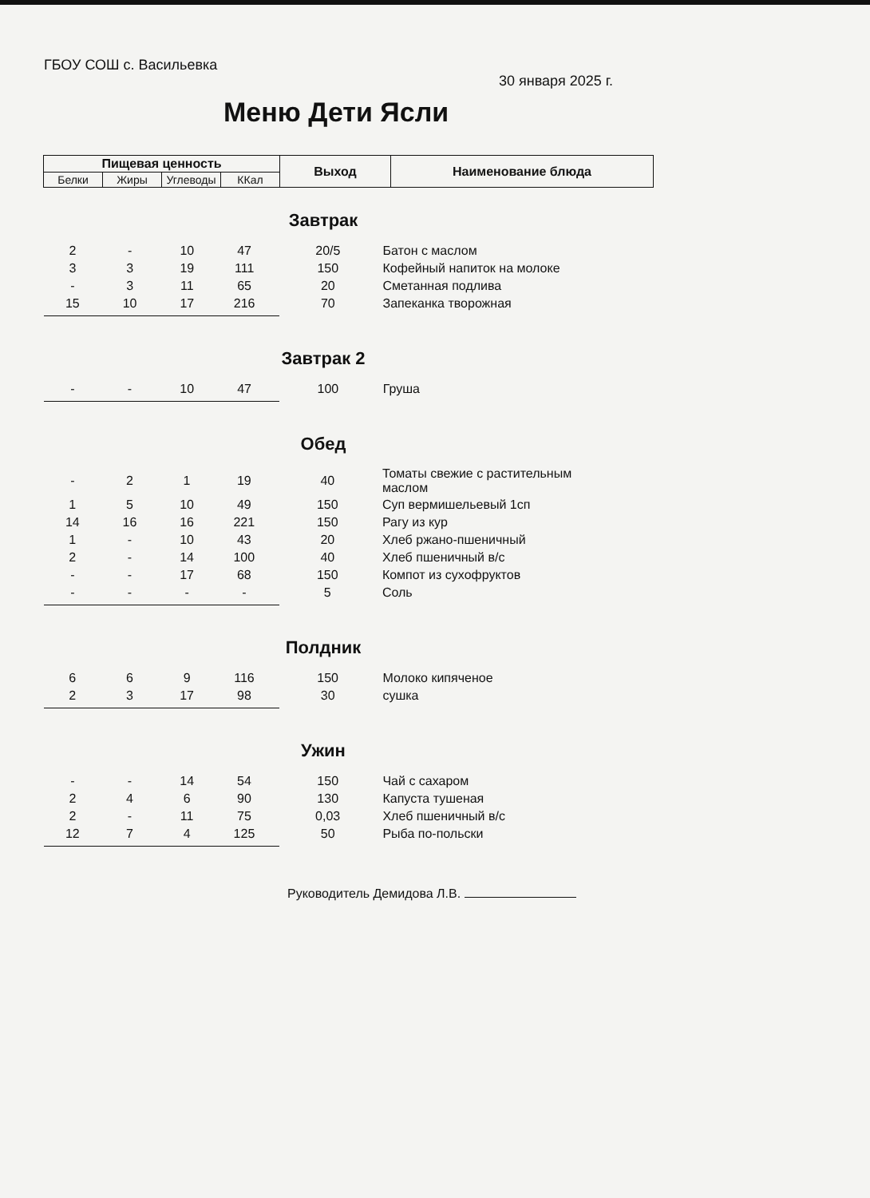ГБОУ СОШ с. Васильевка
30 января 2025 г.
Меню Дети Ясли
| Пищевая ценность | | | | Выход | Наименование блюда |
| Белки | Жиры | Углеводы | ККал | | |
Завтрак
| 2 | - | 10 | 47 | 20/5 | Батон с маслом |
| 3 | 3 | 19 | 111 | 150 | Кофейный напиток на молоке |
| - | 3 | 11 | 65 | 20 | Сметанная подлива |
| 15 | 10 | 17 | 216 | 70 | Запеканка творожная |
Завтрак 2
| - | - | 10 | 47 | 100 | Груша |
Обед
| - | 2 | 1 | 19 | 40 | Томаты свежие с растительным маслом |
| 1 | 5 | 10 | 49 | 150 | Суп вермишельевый 1сп |
| 14 | 16 | 16 | 221 | 150 | Рагу из кур |
| 1 | - | 10 | 43 | 20 | Хлеб ржано-пшеничный |
| 2 | - | 14 | 100 | 40 | Хлеб пшеничный в/с |
| - | - | 17 | 68 | 150 | Компот из сухофруктов |
| - | - | - | - | 5 | Соль |
Полдник
| 6 | 6 | 9 | 116 | 150 | Молоко кипяченое |
| 2 | 3 | 17 | 98 | 30 | сушка |
Ужин
| - | - | 14 | 54 | 150 | Чай с сахаром |
| 2 | 4 | 6 | 90 | 130 | Капуста тушеная |
| 2 | - | 11 | 75 | 0,03 | Хлеб пшеничный в/с |
| 12 | 7 | 4 | 125 | 50 | Рыба по-польски |
Руководитель Демидова Л.В.